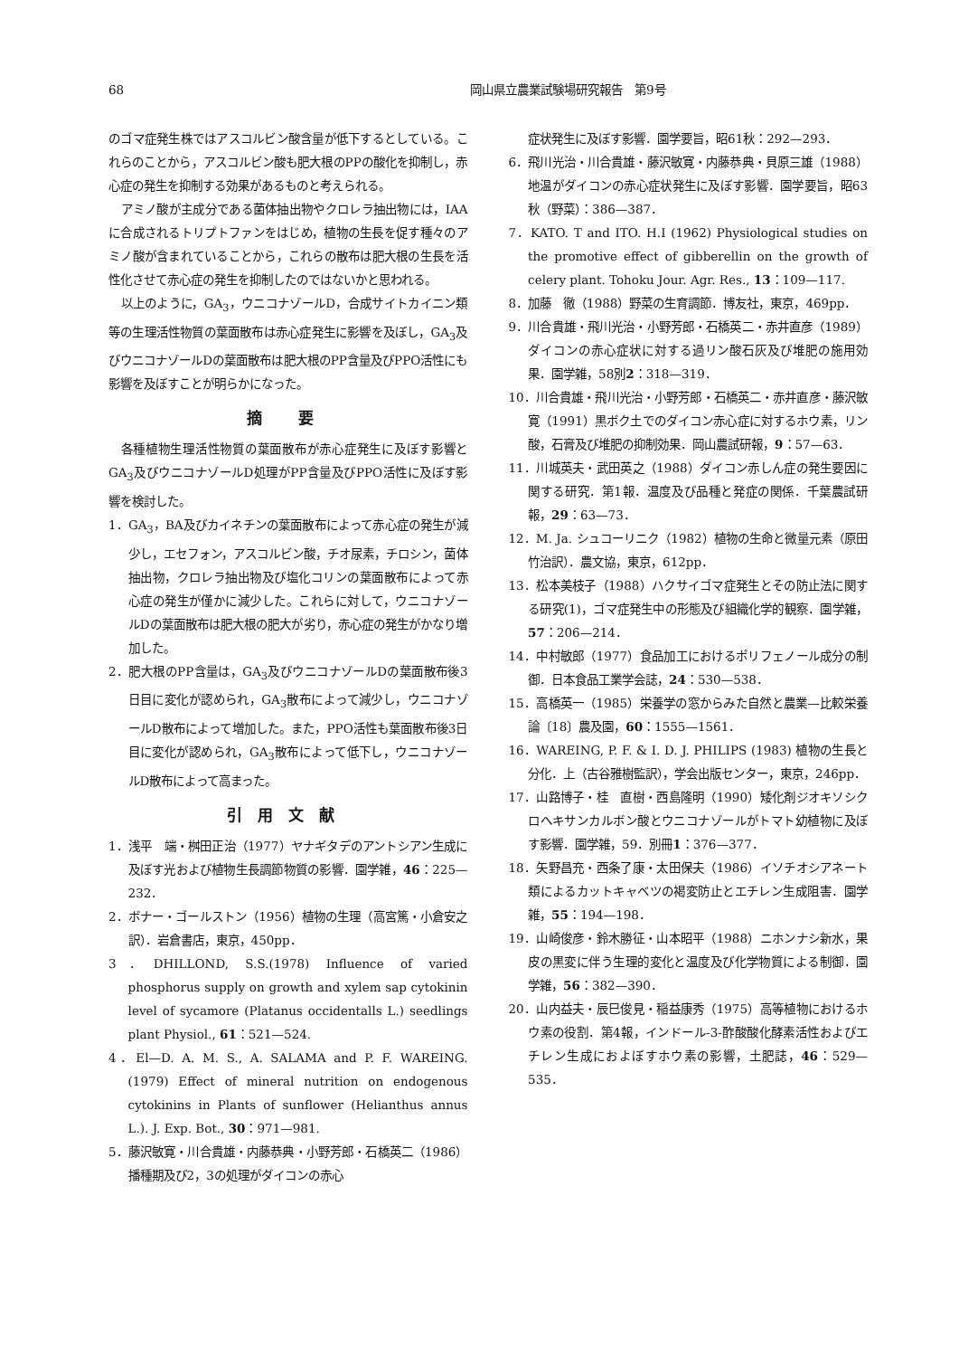68 岡山県立農業試験場研究報告　第9号
のゴマ症発生株ではアスコルビン酸含量が低下するとしている。これらのことから，アスコルビン酸も肥大根のPPの酸化を抑制し，赤心症の発生を抑制する効果があるものと考えられる。
アミノ酸が主成分である菌体抽出物やクロレラ抽出物には，IAAに合成されるトリプトファンをはじめ，植物の生長を促す種々のアミノ酸が含まれていることから，これらの散布は肥大根の生長を活性化させて赤心症の発生を抑制したのではないかと思われる。
以上のように，GA<sub>3</sub>，ウニコナゾールD，合成サイトカイニン類等の生理活性物質の葉面散布は赤心症発生に影響を及ぼし，GA<sub>3</sub>及びウニコナゾールDの葉面散布は肥大根のPP含量及びPPO活性にも影響を及ぼすことが明らかになった。
摘 要
各種植物生理活性物質の葉面散布が赤心症発生に及ぼす影響とGA<sub>3</sub>及びウニコナゾールD処理がPP含量及びPPO活性に及ぼす影響を検討した。
1．GA<sub>3</sub>，BA及びカイネチンの葉面散布によって赤心症の発生が減少し，エセフォン，アスコルビン酸，チオ尿素，チロシン，菌体抽出物，クロレラ抽出物及び塩化コリンの葉面散布によって赤心症の発生が僅かに減少した。これらに対して，ウニコナゾールDの葉面散布は肥大根の肥大が劣り，赤心症の発生がかなり増加した。
2．肥大根のPP含量は，GA<sub>3</sub>及びウニコナゾールDの葉面散布後3日目に変化が認められ，GA<sub>3</sub>散布によって減少し，ウニコナゾールD散布によって増加した。また，PPO活性も葉面散布後3日目に変化が認められ，GA<sub>3</sub>散布によって低下し，ウニコナゾールD散布によって高まった。
引用文献
1．浅平　端・桝田正治（1977）ヤナギタデのアントシアン生成に及ぼす光および植物生長調節物質の影響．園学雑，46：225—232．
2．ボナー・ゴールストン（1956）植物の生理（高宮篤・小倉安之訳）．岩倉書店，東京，450pp．
3．DHILLOND, S.S.(1978) Influence of varied phosphorus supply on growth and xylem sap cytokinin level of sycamore (Platanus occidentalls L.) seedlings plant Physiol., 61：521—524.
4．El—D. A. M. S., A. SALAMA and P. F. WAREING. (1979) Effect of mineral nutrition on endogenous cytokinins in Plants of sunflower (Helianthus annus L.). J. Exp. Bot., 30：971—981.
5．藤沢敏寛・川合貴雄・内藤恭典・小野芳郎・石橋英二（1986）播種期及び2，3の処理がダイコンの赤心
症状発生に及ぼす影響．園学要旨，昭61秋：292—293．
6．飛川光治・川合貴雄・藤沢敏寛・内藤恭典・貝原三雄（1988）地温がダイコンの赤心症状発生に及ぼす影響．園学要旨，昭63秋（野菜）：386—387．
7．KATO. T and ITO. H.I (1962) Physiological studies on the promotive effect of gibberellin on the growth of celery plant. Tohoku Jour. Agr. Res., 13：109—117.
8．加藤　徹（1988）野菜の生育調節．博友社，東京，469pp．
9．川合貴雄・飛川光治・小野芳郎・石橋英二・赤井直彦（1989）ダイコンの赤心症状に対する過リン酸石灰及び堆肥の施用効果．園学雑，58別2：318—319．
10．川合貴雄・飛川光治・小野芳郎・石橋英二・赤井直彦・藤沢敏寛（1991）黒ボク土でのダイコン赤心症に対するホウ素，リン酸，石膏及び堆肥の抑制効果．岡山農試研報，9：57—63．
11．川城英夫・武田英之（1988）ダイコン赤しん症の発生要因に関する研究．第1報．温度及び品種と発症の関係．千葉農試研報，29：63—73．
12．M. Ja. シュコーリニク（1982）植物の生命と微量元素（原田竹治訳）．農文協，東京，612pp．
13．松本美枝子（1988）ハクサイゴマ症発生とその防止法に関する研究(1)，ゴマ症発生中の形態及び組織化学的観察．園学雑，57：206—214．
14．中村敏郎（1977）食品加工におけるポリフェノール成分の制御．日本食品工業学会誌，24：530—538．
15．高橋英一（1985）栄養学の窓からみた自然と農業—比較栄養論〔18〕農及園，60：1555—1561．
16．WAREING, P. F. & I. D. J. PHILIPS (1983) 植物の生長と分化．上（古谷雅樹監訳），学会出版センター，東京，246pp．
17．山路博子・桂　直樹・西島隆明（1990）矮化剤ジオキソシクロヘキサンカルボン酸とウニコナゾールがトマト幼植物に及ぼす影響．園学雑，59．別冊1：376—377．
18．矢野昌充・西条了康・太田保夫（1986）イソチオシアネート類によるカットキャベツの褐変防止とエチレン生成阻害．園学雑，55：194—198．
19．山崎俊彦・鈴木勝征・山本昭平（1988）ニホンナシ新水，果皮の黒変に伴う生理的変化と温度及び化学物質による制御．園学雑，56：382—390．
20．山内益夫・辰巳俊見・稲益康秀（1975）高等植物におけるホウ素の役割．第4報，インドール-3-酢酸酸化酵素活性およびエチレン生成におよぼすホウ素の影響，土肥誌，46：529—535．